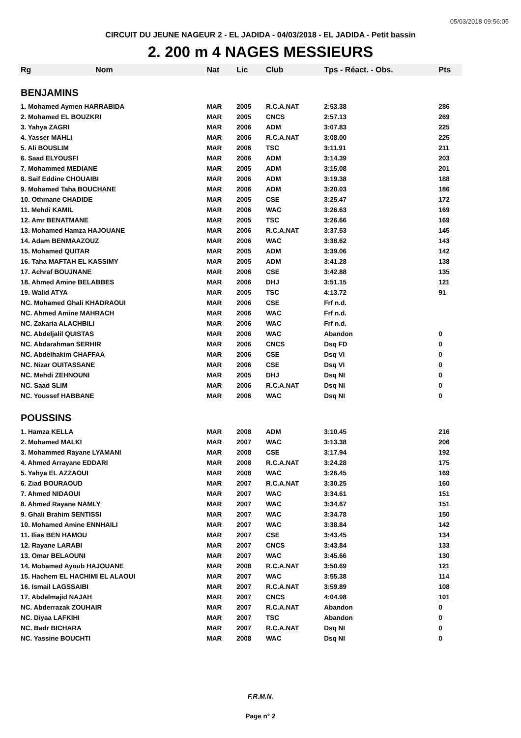05/03/2018 09:56:05
CIRCUIT DU JEUNE NAGEUR 2 - EL JADIDA - 04/03/2018 - EL JADIDA - Petit bassin
2. 200 m 4 NAGES MESSIEURS
| Rg | Nom | Nat | Lic | Club | Tps - Réact. - Obs. | Pts |
| --- | --- | --- | --- | --- | --- | --- |
| BENJAMINS | | | | | | |
| 1. Mohamed Aymen HARRABIDA | | MAR | 2005 | R.C.A.NAT | 2:53.38 | 286 |
| 2. Mohamed EL BOUZKRI | | MAR | 2005 | CNCS | 2:57.13 | 269 |
| 3. Yahya ZAGRI | | MAR | 2006 | ADM | 3:07.83 | 225 |
| 4. Yasser MAHLI | | MAR | 2006 | R.C.A.NAT | 3:08.00 | 225 |
| 5. Ali BOUSLIM | | MAR | 2006 | TSC | 3:11.91 | 211 |
| 6. Saad ELYOUSFI | | MAR | 2006 | ADM | 3:14.39 | 203 |
| 7. Mohammed MEDIANE | | MAR | 2005 | ADM | 3:15.08 | 201 |
| 8. Saif Eddine CHOUAIBI | | MAR | 2006 | ADM | 3:19.38 | 188 |
| 9. Mohamed Taha BOUCHANE | | MAR | 2006 | ADM | 3:20.03 | 186 |
| 10. Othmane CHADIDE | | MAR | 2005 | CSE | 3:25.47 | 172 |
| 11. Mehdi KAMIL | | MAR | 2006 | WAC | 3:26.63 | 169 |
| 12. Amr BENATMANE | | MAR | 2005 | TSC | 3:26.66 | 169 |
| 13. Mohamed Hamza HAJOUANE | | MAR | 2006 | R.C.A.NAT | 3:37.53 | 145 |
| 14. Adam BENMAAZOUZ | | MAR | 2006 | WAC | 3:38.62 | 143 |
| 15. Mohamed QUITAR | | MAR | 2005 | ADM | 3:39.06 | 142 |
| 16. Taha MAFTAH EL KASSIMY | | MAR | 2005 | ADM | 3:41.28 | 138 |
| 17. Achraf BOUJNANE | | MAR | 2006 | CSE | 3:42.88 | 135 |
| 18. Ahmed Amine BELABBES | | MAR | 2006 | DHJ | 3:51.15 | 121 |
| 19. Walid ATYA | | MAR | 2005 | TSC | 4:13.72 | 91 |
| NC. Mohamed Ghali KHADRAOUI | | MAR | 2006 | CSE | Frf n.d. | |
| NC. Ahmed Amine MAHRACH | | MAR | 2006 | WAC | Frf n.d. | |
| NC. Zakaria ALACHBILI | | MAR | 2006 | WAC | Frf n.d. | |
| NC. Abdeljalil QUISTAS | | MAR | 2006 | WAC | Abandon | 0 |
| NC. Abdarahman SERHIR | | MAR | 2006 | CNCS | Dsq FD | 0 |
| NC. Abdelhakim CHAFFAA | | MAR | 2006 | CSE | Dsq VI | 0 |
| NC. Nizar OUITASSANE | | MAR | 2006 | CSE | Dsq VI | 0 |
| NC. Mehdi ZEHNOUNI | | MAR | 2005 | DHJ | Dsq NI | 0 |
| NC. Saad SLIM | | MAR | 2006 | R.C.A.NAT | Dsq NI | 0 |
| NC. Youssef HABBANE | | MAR | 2006 | WAC | Dsq NI | 0 |
| POUSSINS | | | | | | |
| 1. Hamza KELLA | | MAR | 2008 | ADM | 3:10.45 | 216 |
| 2. Mohamed MALKI | | MAR | 2007 | WAC | 3:13.38 | 206 |
| 3. Mohammed Rayane LYAMANI | | MAR | 2008 | CSE | 3:17.94 | 192 |
| 4. Ahmed Arrayane EDDARI | | MAR | 2008 | R.C.A.NAT | 3:24.28 | 175 |
| 5. Yahya EL AZZAOUI | | MAR | 2008 | WAC | 3:26.45 | 169 |
| 6. Ziad BOURAOUD | | MAR | 2007 | R.C.A.NAT | 3:30.25 | 160 |
| 7. Ahmed NIDAOUI | | MAR | 2007 | WAC | 3:34.61 | 151 |
| 8. Ahmed Rayane NAMLY | | MAR | 2007 | WAC | 3:34.67 | 151 |
| 9. Ghali Brahim SENTISSI | | MAR | 2007 | WAC | 3:34.78 | 150 |
| 10. Mohamed Amine ENNHAILI | | MAR | 2007 | WAC | 3:38.84 | 142 |
| 11. Ilias BEN HAMOU | | MAR | 2007 | CSE | 3:43.45 | 134 |
| 12. Rayane LARABI | | MAR | 2007 | CNCS | 3:43.84 | 133 |
| 13. Omar BELAOUNI | | MAR | 2007 | WAC | 3:45.66 | 130 |
| 14. Mohamed Ayoub HAJOUANE | | MAR | 2008 | R.C.A.NAT | 3:50.69 | 121 |
| 15. Hachem EL HACHIMI EL ALAOUI | | MAR | 2007 | WAC | 3:55.38 | 114 |
| 16. Ismail LAGSSAIBI | | MAR | 2007 | R.C.A.NAT | 3:59.89 | 108 |
| 17. Abdelmajid NAJAH | | MAR | 2007 | CNCS | 4:04.98 | 101 |
| NC. Abderrazak ZOUHAIR | | MAR | 2007 | R.C.A.NAT | Abandon | 0 |
| NC. Diyaa LAFKIHI | | MAR | 2007 | TSC | Abandon | 0 |
| NC. Badr BICHARA | | MAR | 2007 | R.C.A.NAT | Dsq NI | 0 |
| NC. Yassine BOUCHTI | | MAR | 2008 | WAC | Dsq NI | 0 |
F.R.M.N.
Page n° 2